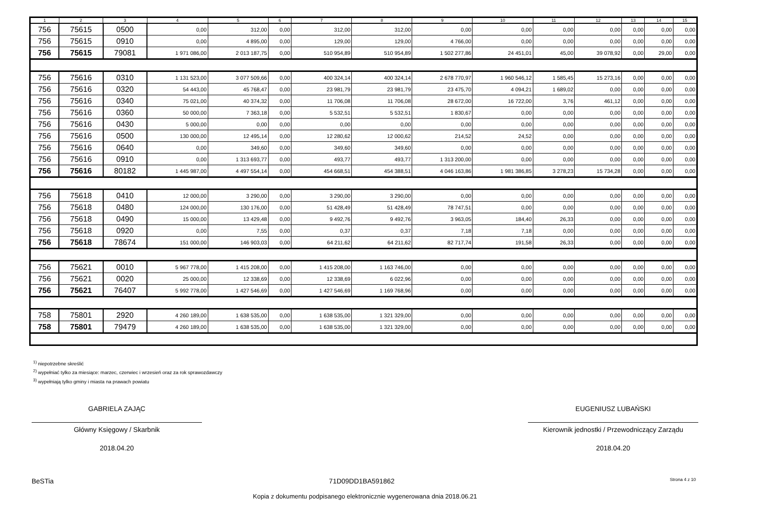| 1 | 2 | 3 | 4 | 5 | 6 | 7 | 8 | 9 | 10 | 11 | 12 | 13 | 14 | 15 |
| --- | --- | --- | --- | --- | --- | --- | --- | --- | --- | --- | --- | --- | --- | --- |
| 756 | 75615 | 0500 | 0,00 | 312,00 | 0,00 | 312,00 | 312,00 | 0,00 | 0,00 | 0,00 | 0,00 | 0,00 | 0,00 | 0,00 |
| 756 | 75615 | 0910 | 0,00 | 4 895,00 | 0,00 | 129,00 | 129,00 | 4 766,00 | 0,00 | 0,00 | 0,00 | 0,00 | 0,00 | 0,00 |
| 756 | 75615 | 79081 | 1 971 086,00 | 2 013 187,75 | 0,00 | 510 954,89 | 510 954,89 | 1 502 277,86 | 24 451,01 | 45,00 | 39 078,92 | 0,00 | 29,00 | 0,00 |
| 756 | 75616 | 0310 | 1 131 523,00 | 3 077 509,66 | 0,00 | 400 324,14 | 400 324,14 | 2 678 770,97 | 1 960 546,12 | 1 585,45 | 15 273,16 | 0,00 | 0,00 | 0,00 |
| 756 | 75616 | 0320 | 54 443,00 | 45 768,47 | 0,00 | 23 981,79 | 23 981,79 | 23 475,70 | 4 094,21 | 1 689,02 | 0,00 | 0,00 | 0,00 | 0,00 |
| 756 | 75616 | 0340 | 75 021,00 | 40 374,32 | 0,00 | 11 706,08 | 11 706,08 | 28 672,00 | 16 722,00 | 3,76 | 461,12 | 0,00 | 0,00 | 0,00 |
| 756 | 75616 | 0360 | 50 000,00 | 7 363,18 | 0,00 | 5 532,51 | 5 532,51 | 1 830,67 | 0,00 | 0,00 | 0,00 | 0,00 | 0,00 | 0,00 |
| 756 | 75616 | 0430 | 5 000,00 | 0,00 | 0,00 | 0,00 | 0,00 | 0,00 | 0,00 | 0,00 | 0,00 | 0,00 | 0,00 | 0,00 |
| 756 | 75616 | 0500 | 130 000,00 | 12 495,14 | 0,00 | 12 280,62 | 12 000,62 | 214,52 | 24,52 | 0,00 | 0,00 | 0,00 | 0,00 | 0,00 |
| 756 | 75616 | 0640 | 0,00 | 349,60 | 0,00 | 349,60 | 349,60 | 0,00 | 0,00 | 0,00 | 0,00 | 0,00 | 0,00 | 0,00 |
| 756 | 75616 | 0910 | 0,00 | 1 313 693,77 | 0,00 | 493,77 | 493,77 | 1 313 200,00 | 0,00 | 0,00 | 0,00 | 0,00 | 0,00 | 0,00 |
| 756 | 75616 | 80182 | 1 445 987,00 | 4 497 554,14 | 0,00 | 454 668,51 | 454 388,51 | 4 046 163,86 | 1 981 386,85 | 3 278,23 | 15 734,28 | 0,00 | 0,00 | 0,00 |
| 756 | 75618 | 0410 | 12 000,00 | 3 290,00 | 0,00 | 3 290,00 | 3 290,00 | 0,00 | 0,00 | 0,00 | 0,00 | 0,00 | 0,00 | 0,00 |
| 756 | 75618 | 0480 | 124 000,00 | 130 176,00 | 0,00 | 51 428,49 | 51 428,49 | 78 747,51 | 0,00 | 0,00 | 0,00 | 0,00 | 0,00 | 0,00 |
| 756 | 75618 | 0490 | 15 000,00 | 13 429,48 | 0,00 | 9 492,76 | 9 492,76 | 3 963,05 | 184,40 | 26,33 | 0,00 | 0,00 | 0,00 | 0,00 |
| 756 | 75618 | 0920 | 0,00 | 7,55 | 0,00 | 0,37 | 0,37 | 7,18 | 7,18 | 0,00 | 0,00 | 0,00 | 0,00 | 0,00 |
| 756 | 75618 | 78674 | 151 000,00 | 146 903,03 | 0,00 | 64 211,62 | 64 211,62 | 82 717,74 | 191,58 | 26,33 | 0,00 | 0,00 | 0,00 | 0,00 |
| 756 | 75621 | 0010 | 5 967 778,00 | 1 415 208,00 | 0,00 | 1 415 208,00 | 1 163 746,00 | 0,00 | 0,00 | 0,00 | 0,00 | 0,00 | 0,00 | 0,00 |
| 756 | 75621 | 0020 | 25 000,00 | 12 338,69 | 0,00 | 12 338,69 | 6 022,96 | 0,00 | 0,00 | 0,00 | 0,00 | 0,00 | 0,00 | 0,00 |
| 756 | 75621 | 76407 | 5 992 778,00 | 1 427 546,69 | 0,00 | 1 427 546,69 | 1 169 768,96 | 0,00 | 0,00 | 0,00 | 0,00 | 0,00 | 0,00 | 0,00 |
| 758 | 75801 | 2920 | 4 260 189,00 | 1 638 535,00 | 0,00 | 1 638 535,00 | 1 321 329,00 | 0,00 | 0,00 | 0,00 | 0,00 | 0,00 | 0,00 | 0,00 |
| 758 | 75801 | 79479 | 4 260 189,00 | 1 638 535,00 | 0,00 | 1 638 535,00 | 1 321 329,00 | 0,00 | 0,00 | 0,00 | 0,00 | 0,00 | 0,00 | 0,00 |
<sup>1)</sup> niepotrzebne skreślić
<sup>2)</sup> wypełniać tylko za miesiące: marzec, czerwiec i wrzesień oraz za rok sprawozdawczy
<sup>3)</sup> wypełniają tylko gminy i miasta na prawach powiatu
GABRIELA ZAJĄC
Główny Księgowy / Skarbnik
2018.04.20
EUGENIUSZ LUBAŃSKI
Kierownik jednostki / Przewodniczący Zarządu
2018.04.20
BeSTia 71D09DD1BA591862 Strona 4 z 10
Kopia z dokumentu podpisanego elektronicznie wygenerowana dnia 2018.06.21